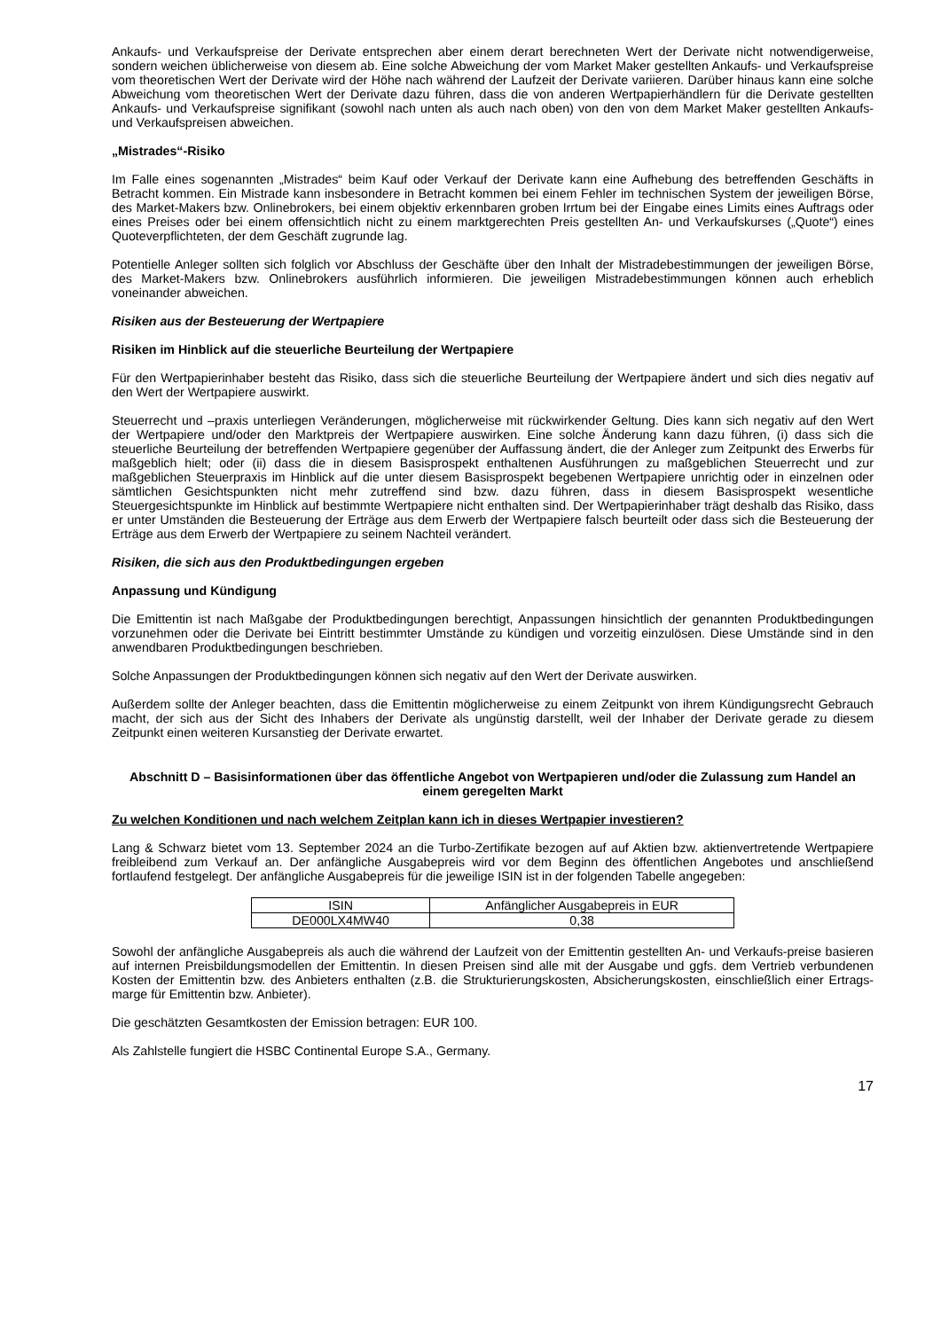Ankaufs- und Verkaufspreise der Derivate entsprechen aber einem derart berechneten Wert der Derivate nicht notwendigerweise, sondern weichen üblicherweise von diesem ab. Eine solche Abweichung der vom Market Maker gestellten Ankaufs- und Verkaufspreise vom theoretischen Wert der Derivate wird der Höhe nach während der Laufzeit der Derivate variieren. Darüber hinaus kann eine solche Abweichung vom theoretischen Wert der Derivate dazu führen, dass die von anderen Wertpapierhändlern für die Derivate gestellten Ankaufs- und Verkaufspreise signifikant (sowohl nach unten als auch nach oben) von den von dem Market Maker gestellten Ankaufs- und Verkaufspreisen abweichen.
„Mistrades“-Risiko
Im Falle eines sogenannten „Mistrades“ beim Kauf oder Verkauf der Derivate kann eine Aufhebung des betreffenden Geschäfts in Betracht kommen. Ein Mistrade kann insbesondere in Betracht kommen bei einem Fehler im technischen System der jeweiligen Börse, des Market-Makers bzw. Onlinebrokers, bei einem objektiv erkennbaren groben Irrtum bei der Eingabe eines Limits eines Auftrags oder eines Preises oder bei einem offensichtlich nicht zu einem marktgerechten Preis gestellten An- und Verkaufskurses („Quote“) eines Quoteverpflichteten, der dem Geschäft zugrunde lag.
Potentielle Anleger sollten sich folglich vor Abschluss der Geschäfte über den Inhalt der Mistradebestimmungen der jeweiligen Börse, des Market-Makers bzw. Onlinebrokers ausführlich informieren. Die jeweiligen Mistradebestimmungen können auch erheblich voneinander abweichen.
Risiken aus der Besteuerung der Wertpapiere
Risiken im Hinblick auf die steuerliche Beurteilung der Wertpapiere
Für den Wertpapierinhaber besteht das Risiko, dass sich die steuerliche Beurteilung der Wertpapiere ändert und sich dies negativ auf den Wert der Wertpapiere auswirkt.
Steuerrecht und –praxis unterliegen Veränderungen, möglicherweise mit rückwirkender Geltung. Dies kann sich negativ auf den Wert der Wertpapiere und/oder den Marktpreis der Wertpapiere auswirken. Eine solche Änderung kann dazu führen, (i) dass sich die steuerliche Beurteilung der betreffenden Wertpapiere gegenüber der Auffassung ändert, die der Anleger zum Zeitpunkt des Erwerbs für maßgeblich hielt; oder (ii) dass die in diesem Basisprospekt enthaltenen Ausführungen zu maßgeblichen Steuerrecht und zur maßgeblichen Steuerpraxis im Hinblick auf die unter diesem Basisprospekt begebenen Wertpapiere unrichtig oder in einzelnen oder sämtlichen Gesichtspunkten nicht mehr zutreffend sind bzw. dazu führen, dass in diesem Basisprospekt wesentliche Steuergesichtspunkte im Hinblick auf bestimmte Wertpapiere nicht enthalten sind. Der Wertpapierinhaber trägt deshalb das Risiko, dass er unter Umständen die Besteuerung der Erträge aus dem Erwerb der Wertpapiere falsch beurteilt oder dass sich die Besteuerung der Erträge aus dem Erwerb der Wertpapiere zu seinem Nachteil verändert.
Risiken, die sich aus den Produktbedingungen ergeben
Anpassung und Kündigung
Die Emittentin ist nach Maßgabe der Produktbedingungen berechtigt, Anpassungen hinsichtlich der genannten Produktbedingungen vorzunehmen oder die Derivate bei Eintritt bestimmter Umstände zu kündigen und vorzeitig einzulösen. Diese Umstände sind in den anwendbaren Produktbedingungen beschrieben.
Solche Anpassungen der Produktbedingungen können sich negativ auf den Wert der Derivate auswirken.
Außerdem sollte der Anleger beachten, dass die Emittentin möglicherweise zu einem Zeitpunkt von ihrem Kündigungsrecht Gebrauch macht, der sich aus der Sicht des Inhabers der Derivate als ungünstig darstellt, weil der Inhaber der Derivate gerade zu diesem Zeitpunkt einen weiteren Kursanstieg der Derivate erwartet.
Abschnitt D – Basisinformationen über das öffentliche Angebot von Wertpapieren und/oder die Zulassung zum Handel an einem geregelten Markt
Zu welchen Konditionen und nach welchem Zeitplan kann ich in dieses Wertpapier investieren?
Lang & Schwarz bietet vom 13. September 2024 an die Turbo-Zertifikate bezogen auf auf Aktien bzw. aktienvertretende Wertpapiere freibleibend zum Verkauf an. Der anfängliche Ausgabepreis wird vor dem Beginn des öffentlichen Angebotes und anschließend fortlaufend festgelegt. Der anfängliche Ausgabepreis für die jeweilige ISIN ist in der folgenden Tabelle angegeben:
| ISIN | Anfänglicher Ausgabepreis in EUR |
| DE000LX4MW40 | 0,38 |
Sowohl der anfängliche Ausgabepreis als auch die während der Laufzeit von der Emittentin gestellten An- und Verkaufs-preise basieren auf internen Preisbildungsmodellen der Emittentin. In diesen Preisen sind alle mit der Ausgabe und ggfs. dem Vertrieb verbundenen Kosten der Emittentin bzw. des Anbieters enthalten (z.B. die Strukturierungskosten, Absicherungskosten, einschließlich einer Ertrags-marge für Emittentin bzw. Anbieter).
Die geschätzten Gesamtkosten der Emission betragen: EUR 100.
Als Zahlstelle fungiert die HSBC Continental Europe S.A., Germany.
17